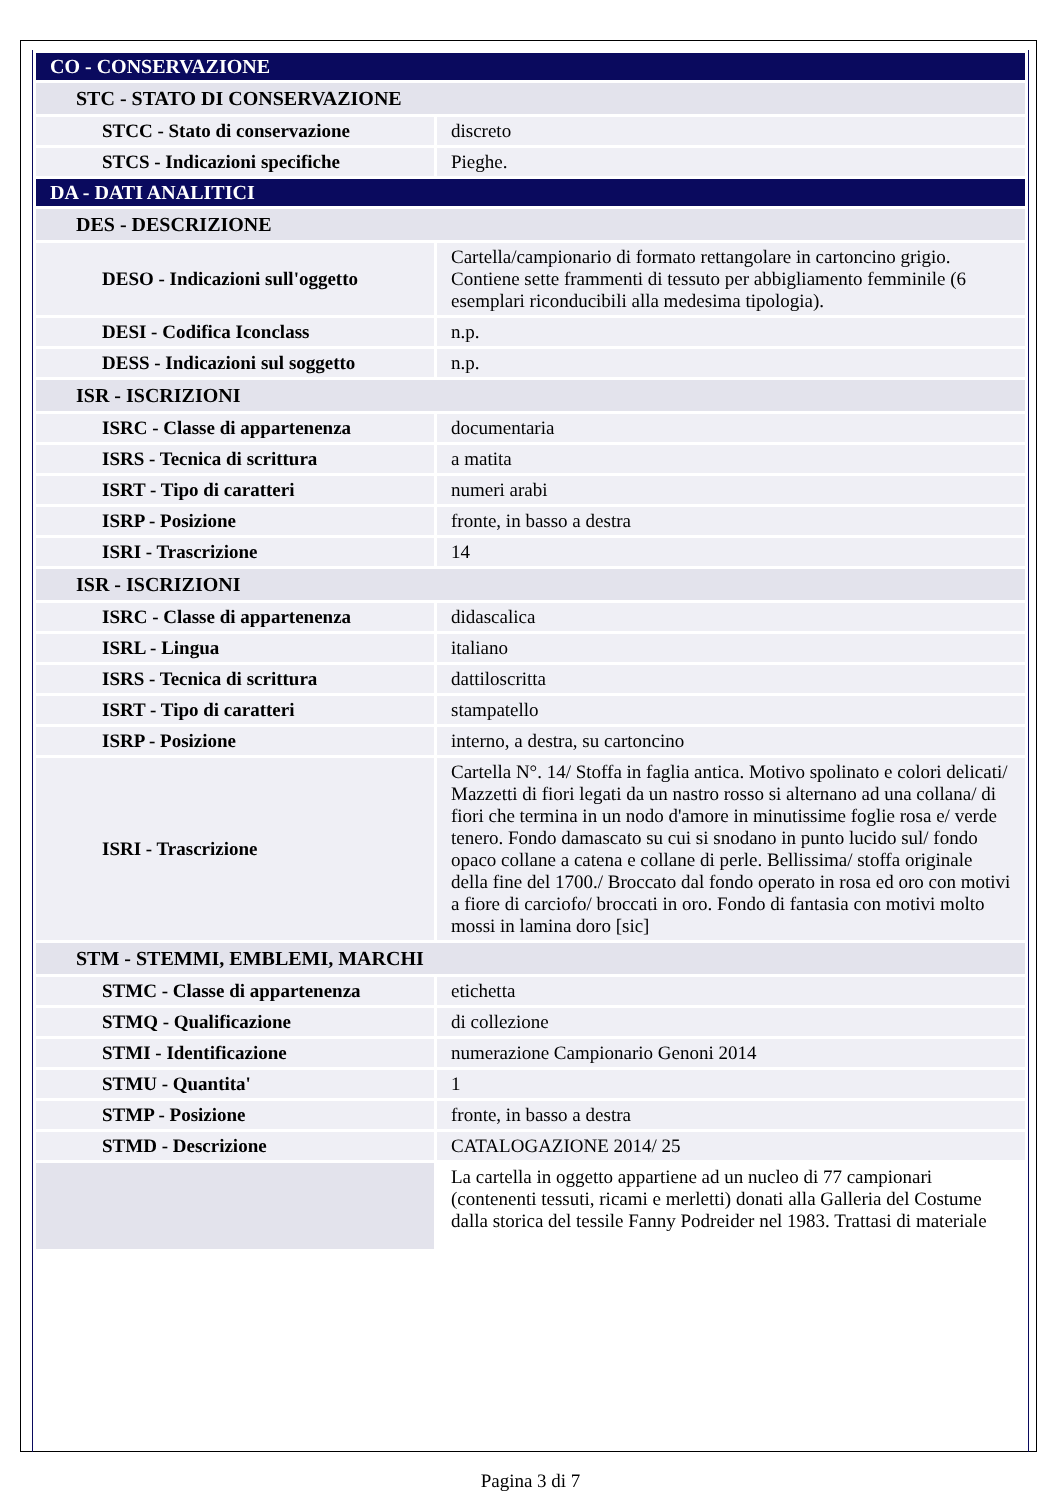| CO - CONSERVAZIONE | |
| STC - STATO DI CONSERVAZIONE | |
| STCC - Stato di conservazione | discreto |
| STCS - Indicazioni specifiche | Pieghe. |
| DA - DATI ANALITICI | |
| DES - DESCRIZIONE | |
| DESO - Indicazioni sull'oggetto | Cartella/campionario di formato rettangolare in cartoncino grigio. Contiene sette frammenti di tessuto per abbigliamento femminile (6 esemplari riconducibili alla medesima tipologia). |
| DESI - Codifica Iconclass | n.p. |
| DESS - Indicazioni sul soggetto | n.p. |
| ISR - ISCRIZIONI | |
| ISRC - Classe di appartenenza | documentaria |
| ISRS - Tecnica di scrittura | a matita |
| ISRT - Tipo di caratteri | numeri arabi |
| ISRP - Posizione | fronte, in basso a destra |
| ISRI - Trascrizione | 14 |
| ISR - ISCRIZIONI | |
| ISRC - Classe di appartenenza | didascalica |
| ISRL - Lingua | italiano |
| ISRS - Tecnica di scrittura | dattiloscritta |
| ISRT - Tipo di caratteri | stampatello |
| ISRP - Posizione | interno, a destra, su cartoncino |
| ISRI - Trascrizione | Cartella N°. 14/ Stoffa in faglia antica. Motivo spolinato e colori delicati/ Mazzetti di fiori legati da un nastro rosso si alternano ad una collana/ di fiori che termina in un nodo d'amore in minutissime foglie rosa e/ verde tenero. Fondo damascato su cui si snodano in punto lucido sul/ fondo opaco collane a catena e collane di perle. Bellissima/ stoffa originale della fine del 1700./ Broccato dal fondo operato in rosa ed oro con motivi a fiore di carciofo/ broccati in oro. Fondo di fantasia con motivi molto mossi in lamina doro [sic] |
| STM - STEMMI, EMBLEMI, MARCHI | |
| STMC - Classe di appartenenza | etichetta |
| STMQ - Qualificazione | di collezione |
| STMI - Identificazione | numerazione Campionario Genoni 2014 |
| STMU - Quantita' | 1 |
| STMP - Posizione | fronte, in basso a destra |
| STMD - Descrizione | CATALOGAZIONE 2014/ 25 |
| | La cartella in oggetto appartiene ad un nucleo di 77 campionari (contenenti tessuti, ricami e merletti) donati alla Galleria del Costume dalla storica del tessile Fanny Podreider nel 1983. Trattasi di materiale |
Pagina 3 di 7